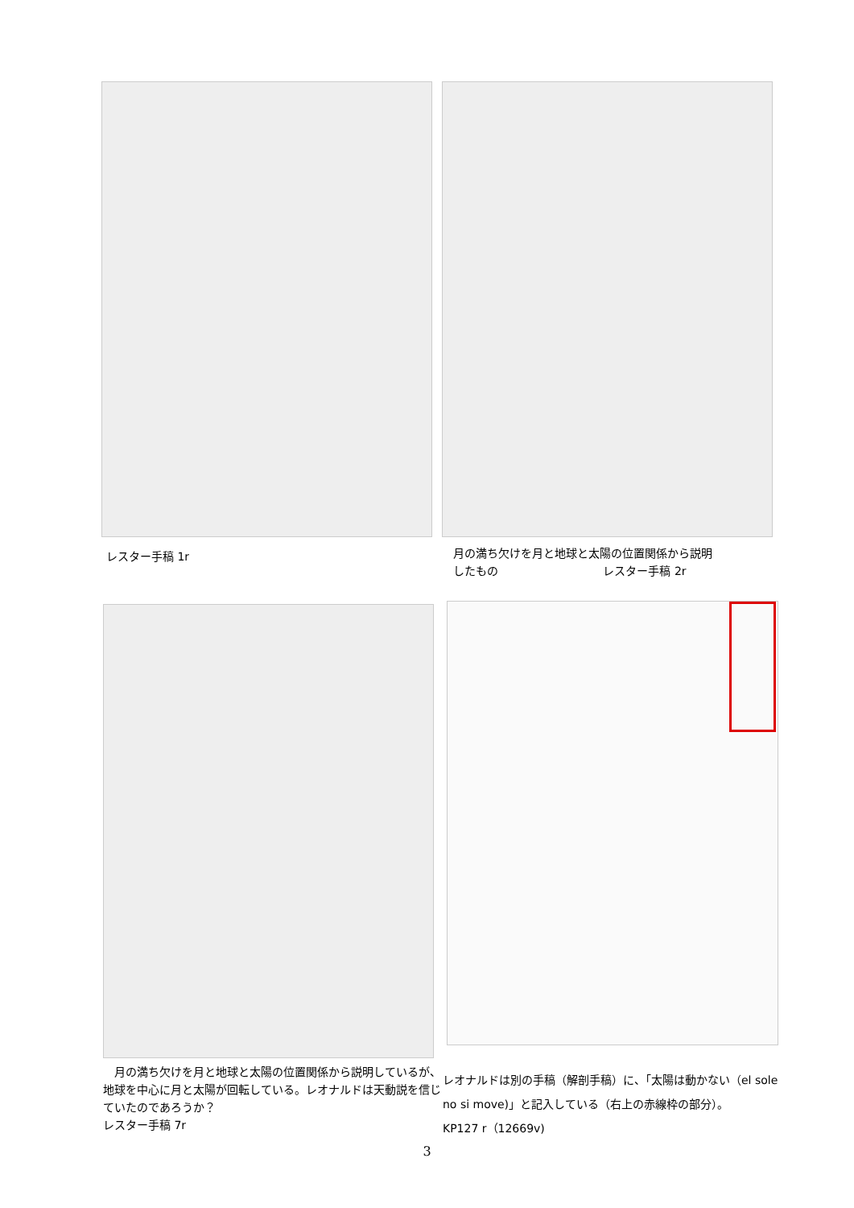レスター手稿 1r
月の満ち欠けを月と地球と太陽の位置関係から説明
したもの　　　　　　　　　 レスター手稿 2r
　月の満ち欠けを月と地球と太陽の位置関係から説明しているが、地球を中心に月と太陽が回転している。レオナルドは天動説を信じていたのであろうか？
レスター手稿 7r
レオナルドは別の手稿（解剖手稿）に、「太陽は動かない（el sole no si move)」と記入している（右上の赤線枠の部分）。　　　　　KP127 r（12669v)
3